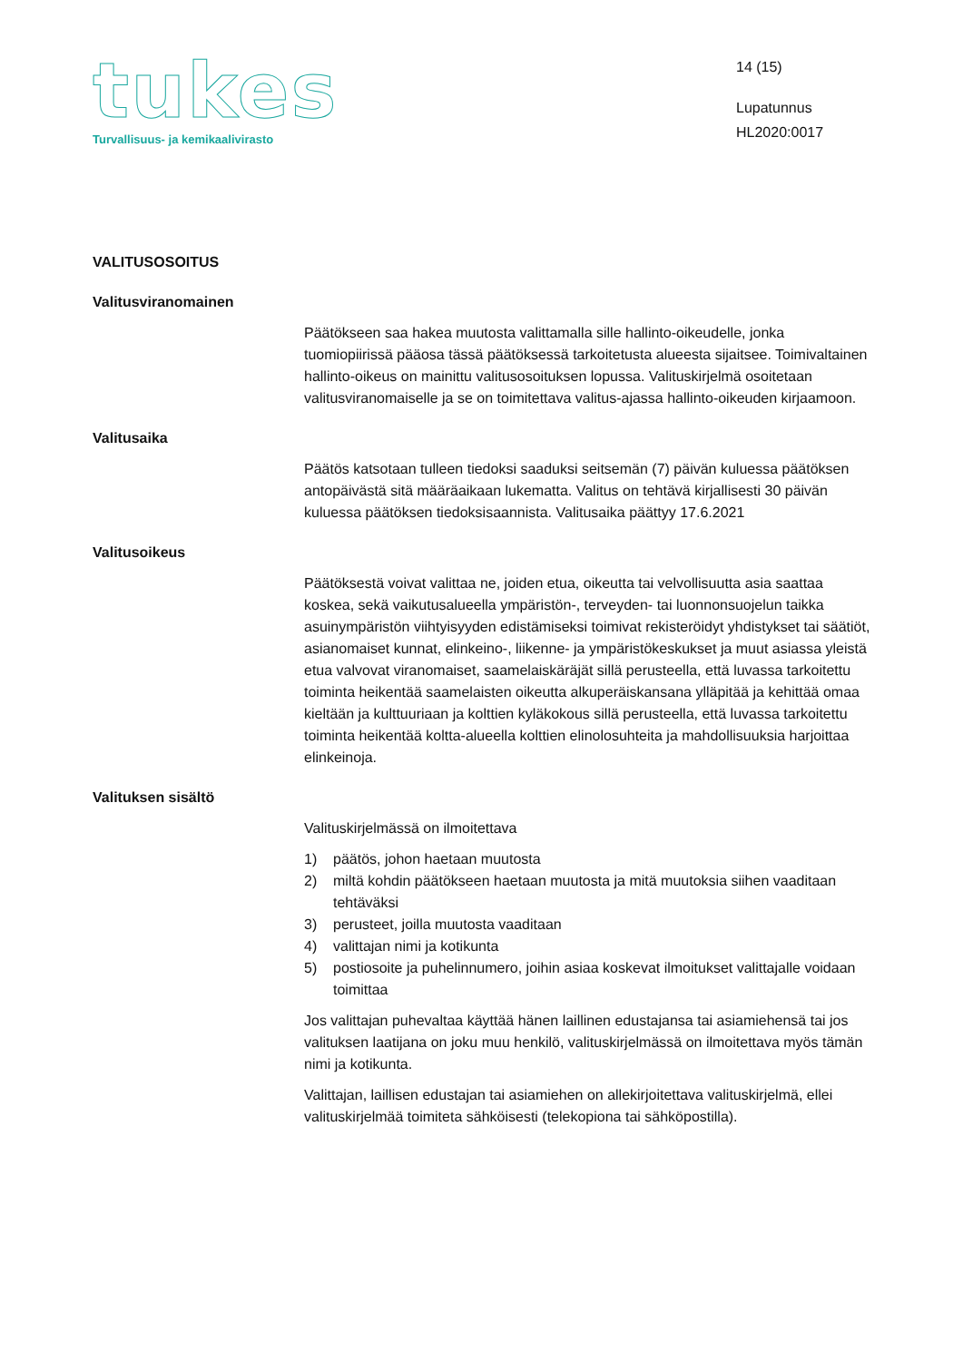tukes
Turvallisuus- ja kemikaalivirasto
14 (15)
Lupatunnus
HL2020:0017
VALITUSOSOITUS
Valitusviranomainen
Päätökseen saa hakea muutosta valittamalla sille hallinto-oikeudelle, jonka tuomiopiirissä pääosa tässä päätöksessä tarkoitetusta alueesta sijaitsee. Toimivaltainen hallinto-oikeus on mainittu valitusosoituksen lopussa. Valituskirjelmä osoitetaan valitusviranomaiselle ja se on toimitettava valitus-ajassa hallinto-oikeuden kirjaamoon.
Valitusaika
Päätös katsotaan tulleen tiedoksi saaduksi seitsemän (7) päivän kuluessa päätöksen antopäivästä sitä määräaikaan lukematta. Valitus on tehtävä kirjallisesti 30 päivän kuluessa päätöksen tiedoksisaannista. Valitusaika päättyy 17.6.2021
Valitusoikeus
Päätöksestä voivat valittaa ne, joiden etua, oikeutta tai velvollisuutta asia saattaa koskea, sekä vaikutusalueella ympäristön-, terveyden- tai luonnonsuojelun taikka asuinympäristön viihtyisyyden edistämiseksi toimivat rekisteröidyt yhdistykset tai säätiöt, asianomaiset kunnat, elinkeino-, liikenne- ja ympäristökeskukset ja muut asiassa yleistä etua valvovat viranomaiset, saamelaiskäräjät sillä perusteella, että luvassa tarkoitettu toiminta heikentää saamelaisten oikeutta alkuperäiskansana ylläpitää ja kehittää omaa kieltään ja kulttuuriaan ja kolttien kyläkokous sillä perusteella, että luvassa tarkoitettu toiminta heikentää koltta-alueella kolttien elinolosuhteita ja mahdollisuuksia harjoittaa elinkeinoja.
Valituksen sisältö
Valituskirjelmässä on ilmoitettava
1) päätös, johon haetaan muutosta
2) miltä kohdin päätökseen haetaan muutosta ja mitä muutoksia siihen vaaditaan tehtäväksi
3) perusteet, joilla muutosta vaaditaan
4) valittajan nimi ja kotikunta
5) postiosoite ja puhelinnumero, joihin asiaa koskevat ilmoitukset valittajalle voidaan toimittaa
Jos valittajan puhevaltaa käyttää hänen laillinen edustajansa tai asiamiehensä tai jos valituksen laatijana on joku muu henkilö, valituskirjelmässä on ilmoitettava myös tämän nimi ja kotikunta.
Valittajan, laillisen edustajan tai asiamiehen on allekirjoitettava valituskirjelmä, ellei valituskirjelmää toimiteta sähköisesti (telekopiona tai sähköpostilla).